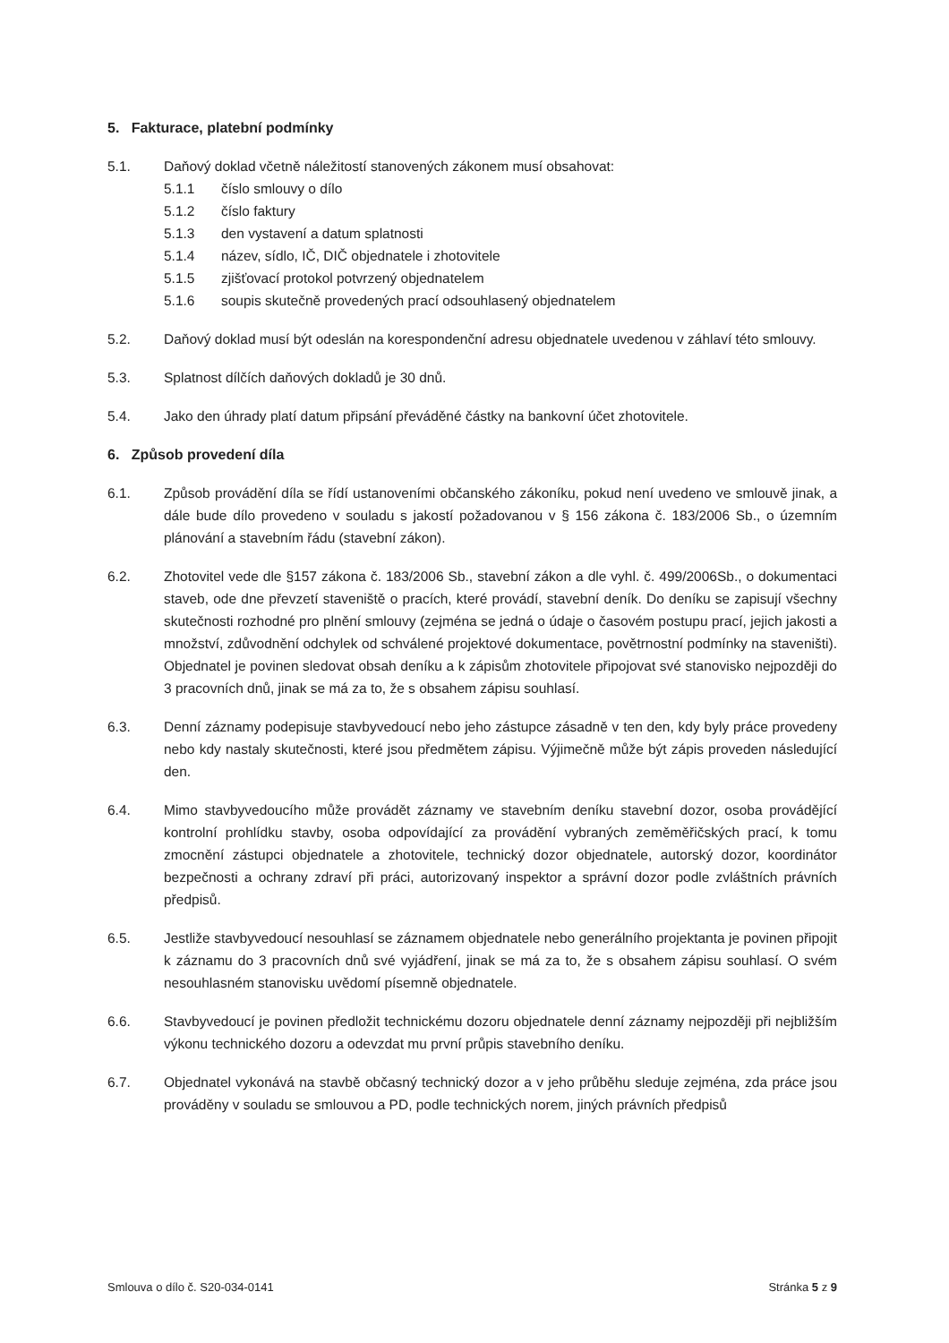5. Fakturace, platební podmínky
5.1. Daňový doklad včetně náležitostí stanovených zákonem musí obsahovat:
5.1.1 číslo smlouvy o dílo
5.1.2 číslo faktury
5.1.3 den vystavení a datum splatnosti
5.1.4 název, sídlo, IČ, DIČ objednatele i zhotovitele
5.1.5 zjišťovací protokol potvrzený objednatelem
5.1.6 soupis skutečně provedených prací odsouhlasený objednatelem
5.2. Daňový doklad musí být odeslán na korespondenční adresu objednatele uvedenou v záhlaví této smlouvy.
5.3. Splatnost dílčích daňových dokladů je 30 dnů.
5.4. Jako den úhrady platí datum připsání převáděné částky na bankovní účet zhotovitele.
6. Způsob provedení díla
6.1. Způsob provádění díla se řídí ustanoveními občanského zákoníku, pokud není uvedeno ve smlouvě jinak, a dále bude dílo provedeno v souladu s jakostí požadovanou v § 156 zákona č. 183/2006 Sb., o územním plánování a stavebním řádu (stavební zákon).
6.2. Zhotovitel vede dle §157 zákona č. 183/2006 Sb., stavební zákon a dle vyhl. č. 499/2006Sb., o dokumentaci staveb, ode dne převzetí staveniště o pracích, které provádí, stavební deník. Do deníku se zapisují všechny skutečnosti rozhodné pro plnění smlouvy (zejména se jedná o údaje o časovém postupu prací, jejich jakosti a množství, zdůvodnění odchylek od schválené projektové dokumentace, povětrnostní podmínky na staveništi). Objednatel je povinen sledovat obsah deníku a k zápisům zhotovitele připojovat své stanovisko nejpozději do 3 pracovních dnů, jinak se má za to, že s obsahem zápisu souhlasí.
6.3. Denní záznamy podepisuje stavbyvedoucí nebo jeho zástupce zásadně v ten den, kdy byly práce provedeny nebo kdy nastaly skutečnosti, které jsou předmětem zápisu. Výjimečně může být zápis proveden následující den.
6.4. Mimo stavbyvedoucího může provádět záznamy ve stavebním deníku stavební dozor, osoba provádějící kontrolní prohlídku stavby, osoba odpovídající za provádění vybraných zeměměřičských prací, k tomu zmocnění zástupci objednatele a zhotovitele, technický dozor objednatele, autorský dozor, koordinátor bezpečnosti a ochrany zdraví při práci, autorizovaný inspektor a správní dozor podle zvláštních právních předpisů.
6.5. Jestliže stavbyvedoucí nesouhlasí se záznamem objednatele nebo generálního projektanta je povinen připojit k záznamu do 3 pracovních dnů své vyjádření, jinak se má za to, že s obsahem zápisu souhlasí. O svém nesouhlasném stanovisku uvědomí písemně objednatele.
6.6. Stavbyvedoucí je povinen předložit technickému dozoru objednatele denní záznamy nejpozději při nejbližším výkonu technického dozoru a odevzdat mu první průpis stavebního deníku.
6.7. Objednatel vykonává na stavbě občasný technický dozor a v jeho průběhu sleduje zejména, zda práce jsou prováděny v souladu se smlouvou a PD, podle technických norem, jiných právních předpisů
Smlouva o dílo č. S20-034-0141 Stránka 5 z 9